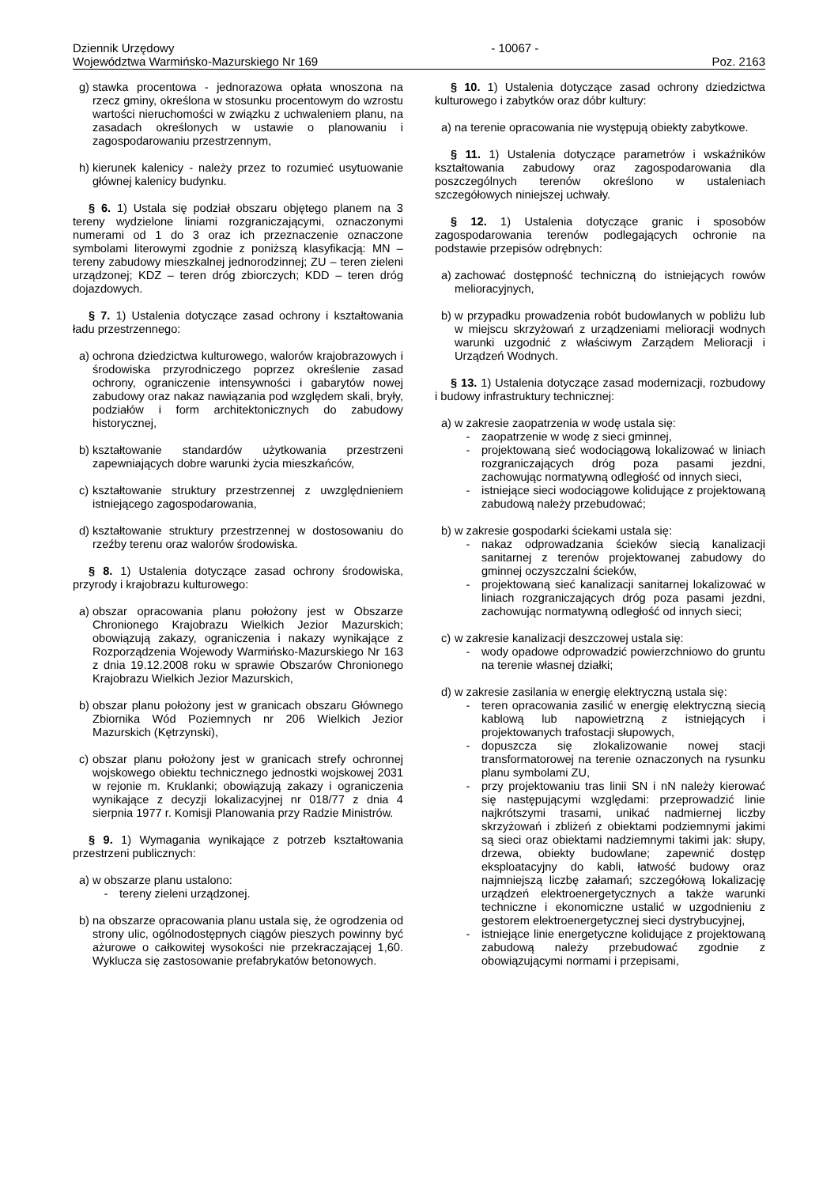Dziennik Urzędowy
Województwa Warmińsko-Mazurskiego Nr 169
- 10067 -
Poz. 2163
g) stawka procentowa - jednorazowa opłata wnoszona na rzecz gminy, określona w stosunku procentowym do wzrostu wartości nieruchomości w związku z uchwaleniem planu, na zasadach określonych w ustawie o planowaniu i zagospodarowaniu przestrzennym,
h) kierunek kalenicy - należy przez to rozumieć usytuowanie głównej kalenicy budynku.
§ 6. 1) Ustala się podział obszaru objętego planem na 3 tereny wydzielone liniami rozgraniczającymi, oznaczonymi numerami od 1 do 3 oraz ich przeznaczenie oznaczone symbolami literowymi zgodnie z poniższą klasyfikacją: MN – tereny zabudowy mieszkalnej jednorodzinnej; ZU – teren zieleni urządzonej; KDZ – teren dróg zbiorczych; KDD – teren dróg dojazdowych.
§ 7. 1) Ustalenia dotyczące zasad ochrony i kształtowania ładu przestrzennego:
a) ochrona dziedzictwa kulturowego, walorów krajobrazowych i środowiska przyrodniczego poprzez określenie zasad ochrony, ograniczenie intensywności i gabarytów nowej zabudowy oraz nakaz nawiązania pod względem skali, bryły, podziałów i form architektonicznych do zabudowy historycznej,
b) kształtowanie standardów użytkowania przestrzeni zapewniających dobre warunki życia mieszkańców,
c) kształtowanie struktury przestrzennej z uwzględnieniem istniejącego zagospodarowania,
d) kształtowanie struktury przestrzennej w dostosowaniu do rzeźby terenu oraz walorów środowiska.
§ 8. 1) Ustalenia dotyczące zasad ochrony środowiska, przyrody i krajobrazu kulturowego:
a) obszar opracowania planu położony jest w Obszarze Chronionego Krajobrazu Wielkich Jezior Mazurskich; obowiązują zakazy, ograniczenia i nakazy wynikające z Rozporządzenia Wojewody Warmińsko-Mazurskiego Nr 163 z dnia 19.12.2008 roku w sprawie Obszarów Chronionego Krajobrazu Wielkich Jezior Mazurskich,
b) obszar planu położony jest w granicach obszaru Głównego Zbiornika Wód Poziemnych nr 206 Wielkich Jezior Mazurskich (Kętrzynski),
c) obszar planu położony jest w granicach strefy ochronnej wojskowego obiektu technicznego jednostki wojskowej 2031 w rejonie m. Kruklanki; obowiązują zakazy i ograniczenia wynikające z decyzji lokalizacyjnej nr 018/77 z dnia 4 sierpnia 1977 r. Komisji Planowania przy Radzie Ministrów.
§ 9. 1) Wymagania wynikające z potrzeb kształtowania przestrzeni publicznych:
a) w obszarze planu ustalono:
- tereny zieleni urządzonej.
b) na obszarze opracowania planu ustala się, że ogrodzenia od strony ulic, ogólnodostępnych ciągów pieszych powinny być ażurowe o całkowitej wysokości nie przekraczającej 1,60. Wyklucza się zastosowanie prefabrykatów betonowych.
§ 10. 1) Ustalenia dotyczące zasad ochrony dziedzictwa kulturowego i zabytków oraz dóbr kultury:
a) na terenie opracowania nie występują obiekty zabytkowe.
§ 11. 1) Ustalenia dotyczące parametrów i wskaźników kształtowania zabudowy oraz zagospodarowania dla poszczególnych terenów określono w ustaleniach szczegółowych niniejszej uchwały.
§ 12. 1) Ustalenia dotyczące granic i sposobów zagospodarowania terenów podlegających ochronie na podstawie przepisów odrębnych:
a) zachować dostępność techniczną do istniejących rowów melioracyjnych,
b) w przypadku prowadzenia robót budowlanych w pobliżu lub w miejscu skrzyżowań z urządzeniami melioracji wodnych warunki uzgodnić z właściwym Zarządem Melioracji i Urządzeń Wodnych.
§ 13. 1) Ustalenia dotyczące zasad modernizacji, rozbudowy i budowy infrastruktury technicznej:
a) w zakresie zaopatrzenia w wodę ustala się:
- zaopatrzenie w wodę z sieci gminnej,
- projektowaną sieć wodociągową lokalizować w liniach rozgraniczających dróg poza pasami jezdni, zachowując normatywną odległość od innych sieci,
- istniejące sieci wodociągowe kolidujące z projektowaną zabudową należy przebudować;
b) w zakresie gospodarki ściekami ustala się:
- nakaz odprowadzania ścieków siecią kanalizacji sanitarnej z terenów projektowanej zabudowy do gminnej oczyszczalni ścieków,
- projektowaną sieć kanalizacji sanitarnej lokalizować w liniach rozgraniczających dróg poza pasami jezdni, zachowując normatywną odległość od innych sieci;
c) w zakresie kanalizacji deszczowej ustala się:
- wody opadowe odprowadzić powierzchniowo do gruntu na terenie własnej działki;
d) w zakresie zasilania w energię elektryczną ustala się:
- teren opracowania zasilić w energię elektryczną siecią kablową lub napowietrzną z istniejących i projektowanych trafostacji słupowych,
- dopuszcza się zlokalizowanie nowej stacji transformatorowej na terenie oznaczonych na rysunku planu symbolami ZU,
- przy projektowaniu tras linii SN i nN należy kierować się następującymi względami: przeprowadzić linie najkrótszymi trasami, unikać nadmiernej liczby skrzyżowań i zbliżeń z obiektami podziemnymi jakimi są sieci oraz obiektami nadziemnymi takimi jak: słupy, drzewa, obiekty budowlane; zapewnić dostęp eksploatacyjny do kabli, łatwość budowy oraz najmniejszą liczbę załamań; szczegółową lokalizację urządzeń elektroenergetycznych a także warunki techniczne i ekonomiczne ustalić w uzgodnieniu z gestorem elektroenergetycznej sieci dystrybucyjnej,
- istniejące linie energetyczne kolidujące z projektowaną zabudową należy przebudować zgodnie z obowiązującymi normami i przepisami,